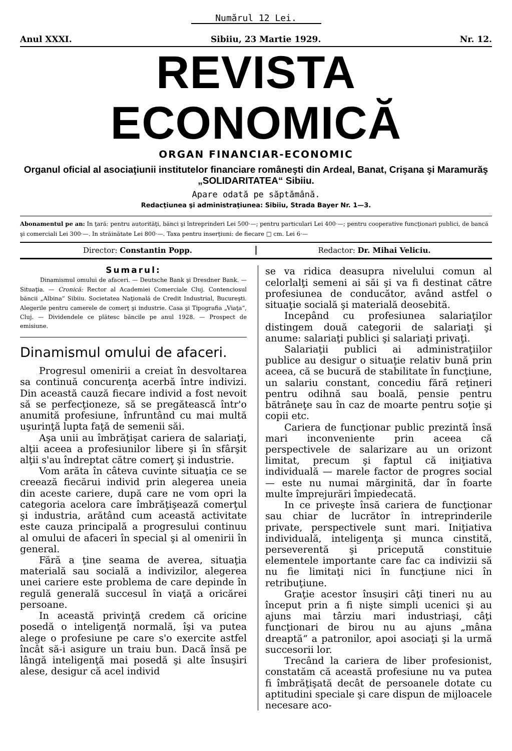Numărul 12 Lei.
Anul XXXI. Sibiiu, 23 Martie 1929. Nr. 12.
REVISTA ECONOMICĂ
ORGAN FINANCIAR-ECONOMIC
Organul oficial al asociaţiunii institutelor financiare româneşti din Ardeal, Banat, Crişana şi Maramurăş „SOLIDARITATEA“ Sibiiu.
Apare odată pe săptămână.
Redacţiunea şi administraţiunea: Sibiiu, Strada Bayer Nr. 1—3.
Abonamentul pe an: In ţară: pentru autorităţi, bănci şi întreprinderi Lei 500·—; pentru particulari Lei 400·—; pentru cooperative funcţionari publici, de bancă şi comerciali Lei 300·—. In străinătate Lei 800·—. Taxa pentru inserţiuni: de fiecare □ cm. Lei 6·—
Director: Constantin Popp. Redactor: Dr. Mihai Veliciu.
Sumarul:
Dinamismul omului de afaceri. — Deutsche Bank şi Dresdner Bank. — Situaţia. — Cronică: Rector al Academiei Comerciale Cluj. Contenciosul băncii „Albina“ Sibiiu. Societatea Naţională de Credit Industrial, Bucureşti. Alegerile pentru camerele de comerţ şi industrie. Casa şi Tipografia „Viaţa“, Cluj. — Dividendele ce plătesc băncile pe anul 1928. — Prospect de emisiune.
Dinamismul omului de afaceri.
Progresul omenirii a creiat în desvoltarea sa continuă concurenţa acerbă între indivizi. Din această cauză fiecare individ a fost nevoit să se perfecţioneze, să se pregătească într'o anumită profesiune, înfruntând cu mai multă uşurinţă lupta faţă de semenii săi.
Aşa unii au îmbrăţişat cariera de salariaţi, alţii aceea a profesiunilor libere şi în sfârşit alţii s'au îndreptat către comerţ şi industrie.
Vom arăta în câteva cuvinte situaţia ce se creează fiecărui individ prin alegerea uneia din aceste cariere, după care ne vom opri la categoria acelora care îmbrăţişează comerţul şi industria, arătând cum această activitate este cauza principală a progresului continuu al omului de afaceri în special şi al omenirii în general.
Fără a ţine seama de averea, situaţia materială sau socială a indivizilor, alegerea unei cariere este problema de care depinde în regulă generală succesul în viaţă a oricărei persoane.
In această privinţă credem că oricine posedă o inteligenţă normală, îşi va putea alege o profesiune pe care s'o exercite astfel încât să-i asigure un traiu bun. Dacă însă pe lângă inteligenţă mai posedă şi alte însuşiri alese, desigur că acel individ
se va ridica deasupra nivelului comun al celorlalţi semeni ai săi şi va fi destinat către profesiunea de conducător, având astfel o situaţie socială şi materială deosebită.
Incepând cu profesiunea salariaţilor distingem două categorii de salariaţi şi anume: salariaţi publici şi salariaţi privaţi.
Salariaţii publici ai administraţiilor publice au desigur o situaţie relativ bună prin aceea, că se bucură de stabilitate în funcţiune, un salariu constant, concediu fără reţineri pentru odihnă sau boală, pensie pentru bătrâneţe sau în caz de moarte pentru soţie şi copii etc.
Cariera de funcţionar public prezintă însă mari inconveniente prin aceea că perspectivele de salarizare au un orizont limitat, precum şi faptul că iniţiativa individuală — marele factor de progres social — este nu numai mărginită, dar în foarte multe împrejurări împiedecată.
In ce priveşte însă cariera de funcţionar sau chiar de lucrător în intreprinderile private, perspectivele sunt mari. Iniţiativa individuală, inteligenţa şi munca cinstită, perseverentă şi pricepută constituie elementele importante care fac ca indivizii să nu fie limitaţi nici în funcţiune nici în retribuţiune.
Graţie acestor însuşiri câţi tineri nu au început prin a fi nişte simpli ucenici şi au ajuns mai târziu mari industriaşi, câţi funcţionari de birou nu au ajuns „mâna dreaptă“ a patronilor, apoi asociaţi şi la urmă succesorii lor.
Trecând la cariera de liber profesionist, constatăm că această profesiune nu va putea fi îmbrăţişată decât de persoanele dotate cu aptitudini speciale şi care dispun de mijloacele necesare aco-